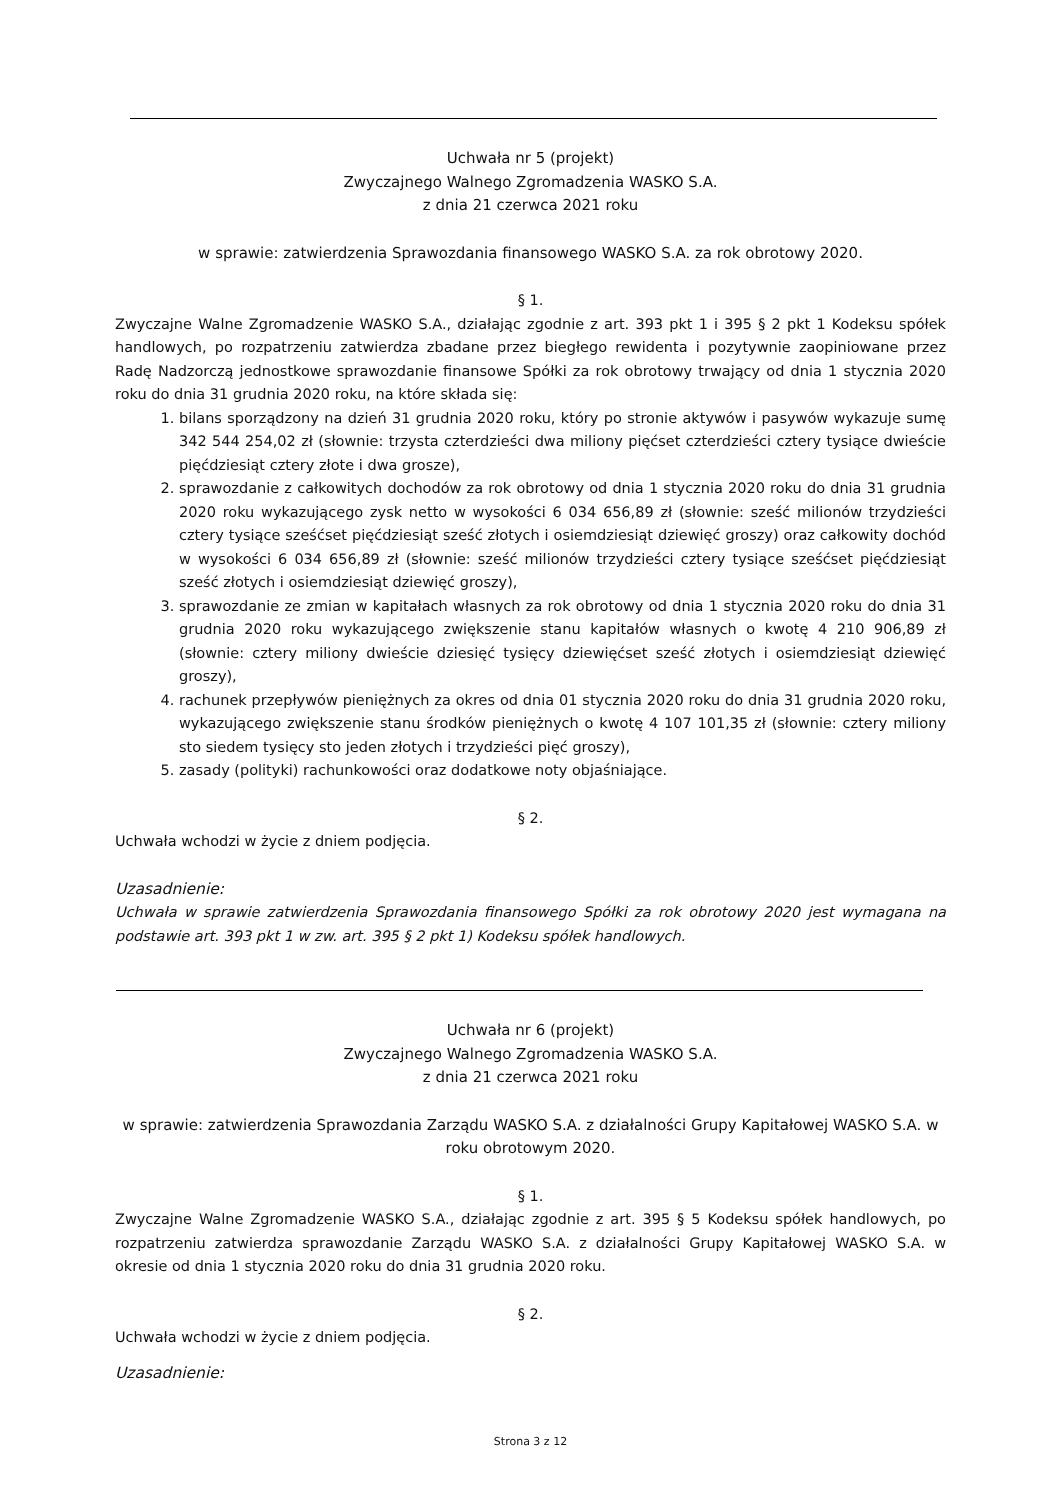Uchwała nr 5 (projekt)
Zwyczajnego Walnego Zgromadzenia WASKO S.A.
z dnia 21 czerwca 2021 roku
w sprawie: zatwierdzenia Sprawozdania finansowego WASKO S.A. za rok obrotowy 2020.
§ 1.
Zwyczajne Walne Zgromadzenie WASKO S.A., działając zgodnie z art. 393 pkt 1 i 395 § 2 pkt 1 Kodeksu spółek handlowych, po rozpatrzeniu zatwierdza zbadane przez biegłego rewidenta i pozytywnie zaopiniowane przez Radę Nadzorczą jednostkowe sprawozdanie finansowe Spółki za rok obrotowy trwający od dnia 1 stycznia 2020 roku do dnia 31 grudnia 2020 roku, na które składa się:
1. bilans sporządzony na dzień 31 grudnia 2020 roku, który po stronie aktywów i pasywów wykazuje sumę 342 544 254,02 zł (słownie: trzysta czterdzieści dwa miliony pięćset czterdzieści cztery tysiące dwieście pięćdziesiąt cztery złote i dwa grosze),
2. sprawozdanie z całkowitych dochodów za rok obrotowy od dnia 1 stycznia 2020 roku do dnia 31 grudnia 2020 roku wykazującego zysk netto w wysokości 6 034 656,89 zł (słownie: sześć milionów trzydzieści cztery tysiące sześćset pięćdziesiąt sześć złotych i osiemdziesiąt dziewięć groszy) oraz całkowity dochód w wysokości 6 034 656,89 zł (słownie: sześć milionów trzydzieści cztery tysiące sześćset pięćdziesiąt sześć złotych i osiemdziesiąt dziewięć groszy),
3. sprawozdanie ze zmian w kapitałach własnych za rok obrotowy od dnia 1 stycznia 2020 roku do dnia 31 grudnia 2020 roku wykazującego zwiększenie stanu kapitałów własnych o kwotę 4 210 906,89 zł (słownie: cztery miliony dwieście dziesięć tysięcy dziewięćset sześć złotych i osiemdziesiąt dziewięć groszy),
4. rachunek przepływów pieniężnych za okres od dnia 01 stycznia 2020 roku do dnia 31 grudnia 2020 roku, wykazującego zwiększenie stanu środków pieniężnych o kwotę 4 107 101,35 zł (słownie: cztery miliony sto siedem tysięcy sto jeden złotych i trzydzieści pięć groszy),
5. zasady (polityki) rachunkowości oraz dodatkowe noty objaśniające.
§ 2.
Uchwała wchodzi w życie z dniem podjęcia.
Uzasadnienie:
Uchwała w sprawie zatwierdzenia Sprawozdania finansowego Spółki za rok obrotowy 2020 jest wymagana na podstawie art. 393 pkt 1 w zw. art. 395 § 2 pkt 1) Kodeksu spółek handlowych.
Uchwała nr 6 (projekt)
Zwyczajnego Walnego Zgromadzenia WASKO S.A.
z dnia 21 czerwca 2021 roku
w sprawie: zatwierdzenia Sprawozdania Zarządu WASKO S.A. z działalności Grupy Kapitałowej WASKO S.A. w roku obrotowym 2020.
§ 1.
Zwyczajne Walne Zgromadzenie WASKO S.A., działając zgodnie z art. 395 § 5 Kodeksu spółek handlowych, po rozpatrzeniu zatwierdza sprawozdanie Zarządu WASKO S.A. z działalności Grupy Kapitałowej WASKO S.A. w okresie od dnia 1 stycznia 2020 roku do dnia 31 grudnia 2020 roku.
§ 2.
Uchwała wchodzi w życie z dniem podjęcia.
Uzasadnienie:
Strona 3 z 12